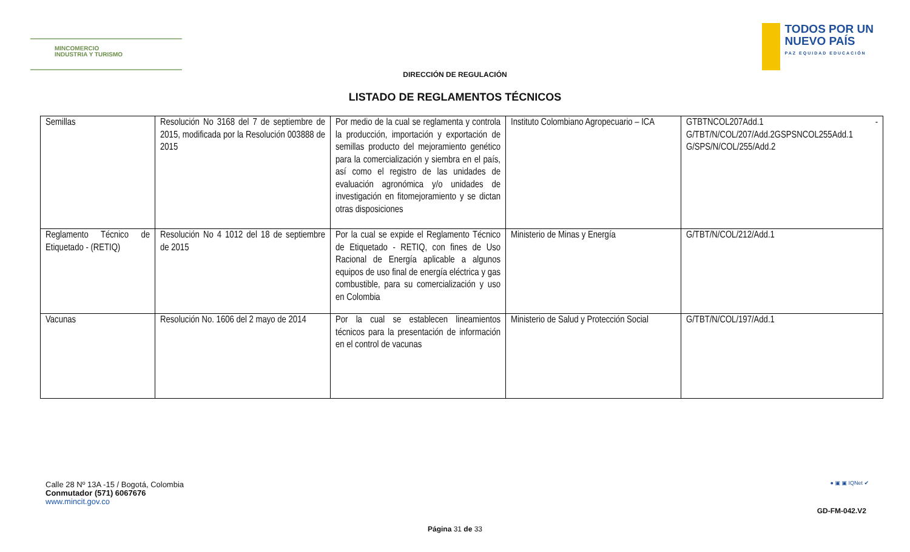MINCOMERCIO
INDUSTRIA Y TURISMO
TODOS POR UN
NUEVO PAÍS
PAZ EQUIDAD EDUCACIÓN
DIRECCIÓN DE REGULACIÓN
LISTADO DE REGLAMENTOS TÉCNICOS
| Semillas | Resolución No 3168 del 7 de septiembre de 2015, modificada por la Resolución 003888 de 2015 | Por medio de la cual se reglamenta y controla la producción, importación y exportación de semillas producto del mejoramiento genético para la comercialización y siembra en el país, así como el registro de las unidades de evaluación agronómica y/o unidades de investigación en fitomejoramiento y se dictan otras disposiciones | Instituto Colombiano Agropecuario – ICA | GTBTNCOL207Add.1 - G/TBT/N/COL/207/Add.2GSPSNCOL255Add.1 G/SPS/N/COL/255/Add.2 |
| Reglamento Técnico de Etiquetado - (RETIQ) | Resolución No 4 1012 del 18 de septiembre de 2015 | Por la cual se expide el Reglamento Técnico de Etiquetado - RETIQ, con fines de Uso Racional de Energía aplicable a algunos equipos de uso final de energía eléctrica y gas combustible, para su comercialización y uso en Colombia | Ministerio de Minas y Energía | G/TBT/N/COL/212/Add.1 |
| Vacunas | Resolución No. 1606 del 2 mayo de 2014 | Por la cual se establecen lineamientos técnicos para la presentación de información en el control de vacunas | Ministerio de Salud y Protección Social | G/TBT/N/COL/197/Add.1 |
Calle 28 Nº 13A -15 / Bogotá, Colombia
Conmutador (571) 6067676
www.mincit.gov.co
● ▣ ▣ IQNet ✔
GD-FM-042.V2
Página 31 de 33